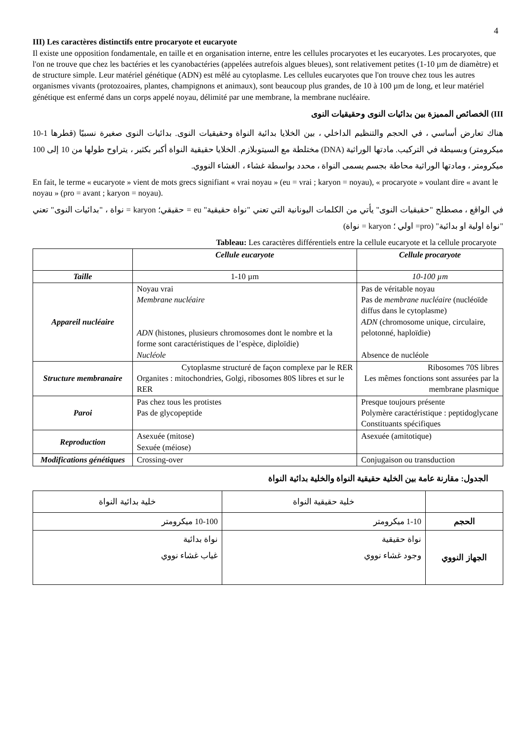4
III) Les caractères distinctifs entre procaryote et eucaryote
Il existe une opposition fondamentale, en taille et en organisation interne, entre les cellules procaryotes et les eucaryotes. Les procaryotes, que l'on ne trouve que chez les bactéries et les cyanobactéries (appelées autrefois algues bleues), sont relativement petites (1-10 µm de diamètre) et de structure simple. Leur matériel génétique (ADN) est mêlé au cytoplasme. Les cellules eucaryotes que l'on trouve chez tous les autres organismes vivants (protozoaires, plantes, champignons et animaux), sont beaucoup plus grandes, de 10 à 100 µm de long, et leur matériel génétique est enfermé dans un corps appelé noyau, délimité par une membrane, la membrane nucléaire.
III) الخصائص المميزة بين بدائيات النوى وحقيقيات النوى
هناك تعارض أساسي ، في الحجم والتنظيم الداخلي ، بين الخلايا بدائية النواة وحقيقيات النوى. بدائيات النوى صغيرة نسبيًا (قطرها 1-10 ميكرومتر) وبسيطة في التركيب. مادتها الوراثية (DNA) مختلطة مع السيتوبلازم. الخلايا حقيقية النواة أكبر بكثير ، يتراوح طولها من 10 إلى 100 ميكرومتر ، ومادتها الوراثية محاطة بجسم يسمى النواة ، محدد بواسطة غشاء ، الغشاء النووي.
En fait, le terme « eucaryote » vient de mots grecs signifiant « vrai noyau » (eu = vrai ; karyon = noyau), « procaryote » voulant dire « avant le noyau » (pro = avant ; karyon = noyau).
في الواقع ، مصطلح "حقيقيات النوى" يأتي من الكلمات اليونانية التي تعني "نواة حقيقية" eu = حقيقي؛ karyon = نواة ، "بدائيات النوى" تعني "نواة اولية او بدائية" (pro= اولي ؛ karyon = نواة)
Tableau: Les caractères différentiels entre la cellule eucaryote et la cellule procaryote
| | Cellule eucaryote | Cellule procaryote |
| --- | --- | --- |
| Taille | 1-10 µm | 10-100 µm |
| Appareil nucléaire | Noyau vrai Membrane nucléaire ADN (histones, plusieurs chromosomes dont le nombre et la forme sont caractéristiques de l’espèce, diploïdie) Nucléole | Pas de véritable noyau Pas de membrane nucléaire (nucléoïde diffus dans le cytoplasme) ADN (chromosome unique, circulaire, pelotonné, haploïdie) Absence de nucléole |
| Structure membranaire | Cytoplasme structuré de façon complexe par le RER Organites : mitochondries, Golgi, ribosomes 80S libres et sur le RER | Ribosomes 70S libres Les mêmes fonctions sont assurées par la membrane plasmique |
| Paroi | Pas chez tous les protistes Pas de glycopeptide | Presque toujours présente Polymère caractéristique : peptidoglycane Constituants spécifiques |
| Reproduction | Asexuée (mitose) Sexuée (méiose) | Asexuée (amitotique) |
| Modifications génétiques | Crossing-over | Conjugaison ou transduction |
الجدول: مقارنة عامة بين الخلية حقيقية النواة والخلية بدائية النواة
| | خلية حقيقية النواة | خلية بدائية النواة |
| الحجم | 1-10 ميكرومتر | 10-100 ميكرومتر |
| الجهاز النووي | نواة حقيقية وجود غشاء نووي | نواة بدائية غياب غشاء نووي |